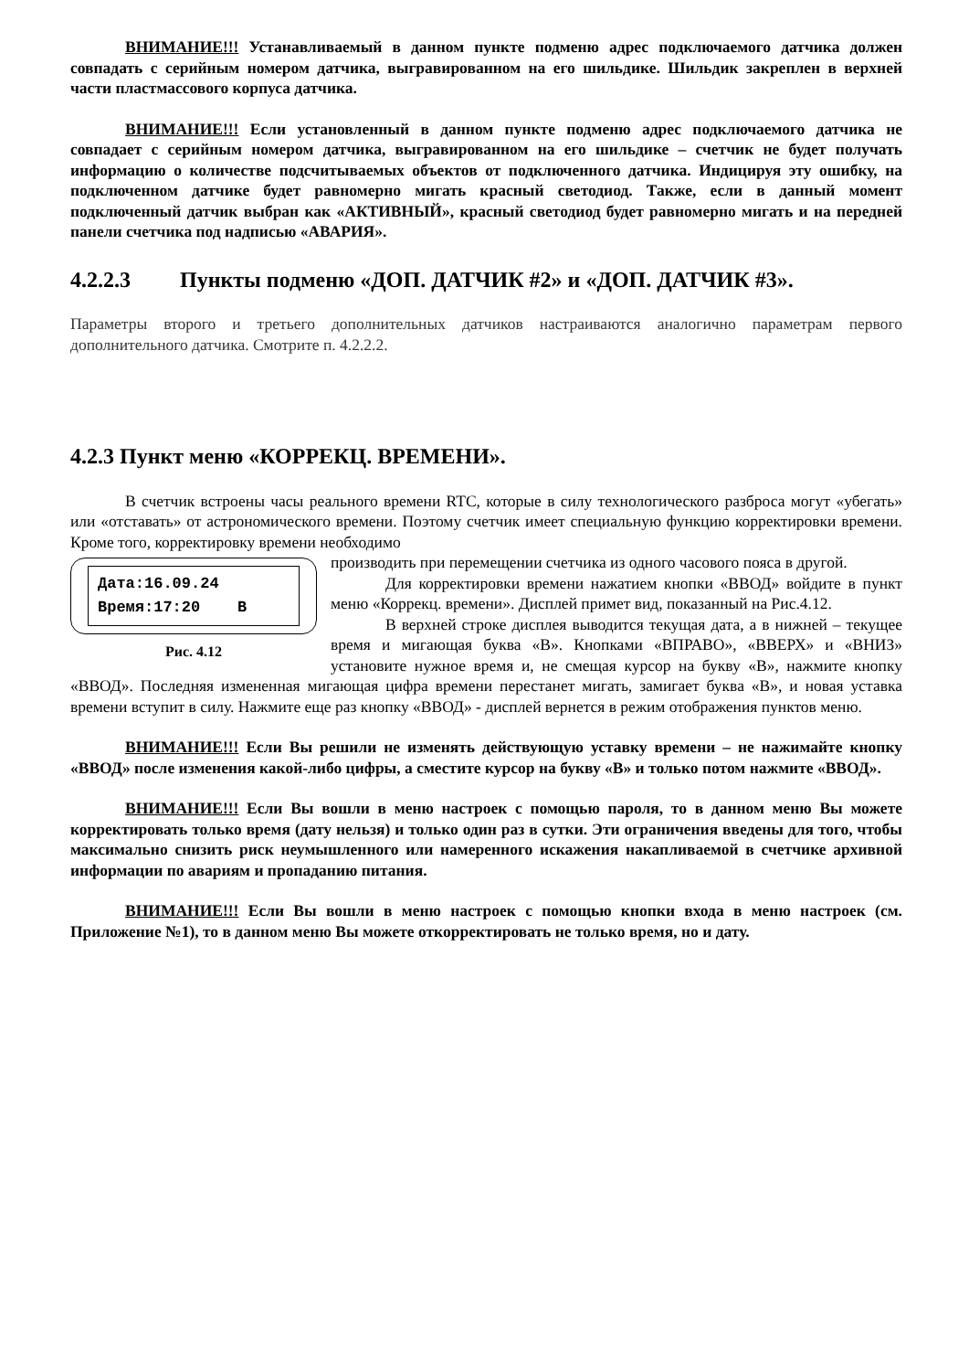ВНИМАНИЕ!!! Устанавливаемый в данном пункте подменю адрес подключаемого датчика должен совпадать с серийным номером датчика, выгравированном на его шильдике. Шильдик закреплен в верхней части пластмассового корпуса датчика.
ВНИМАНИЕ!!! Если установленный в данном пункте подменю адрес подключаемого датчика не совпадает с серийным номером датчика, выгравированном на его шильдике – счетчик не будет получать информацию о количестве подсчитываемых объектов от подключенного датчика. Индицируя эту ошибку, на подключенном датчике будет равномерно мигать красный светодиод. Также, если в данный момент подключенный датчик выбран как «АКТИВНЫЙ», красный светодиод будет равномерно мигать и на передней панели счетчика под надписью «АВАРИЯ».
4.2.2.3 Пункты подменю «ДОП. ДАТЧИК #2» и «ДОП. ДАТЧИК #3».
Параметры второго и третьего дополнительных датчиков настраиваются аналогично параметрам первого дополнительного датчика. Смотрите п. 4.2.2.2.
4.2.3 Пункт меню «КОРРЕКЦ. ВРЕМЕНИ».
В счетчик встроены часы реального времени RTC, которые в силу технологического разброса могут «убегать» или «отставать» от астрономического времени. Поэтому счетчик имеет специальную функцию корректировки времени. Кроме того, корректировку времени необходимо
Дата:16.09.24
Время:17:20 В
Рис. 4.12
производить при перемещении счетчика из одного часового пояса в другой.
Для корректировки времени нажатием кнопки «ВВОД» войдите в пункт меню «Коррекц. времени». Дисплей примет вид, показанный на Рис.4.12.
В верхней строке дисплея выводится текущая дата, а в нижней – текущее время и мигающая буква «В». Кнопками «ВПРАВО», «ВВЕРХ» и «ВНИЗ» установите нужное время и, не смещая курсор на букву «В», нажмите кнопку «ВВОД». Последняя измененная мигающая цифра времени перестанет мигать, замигает буква «В», и новая уставка времени вступит в силу. Нажмите еще раз кнопку «ВВОД» - дисплей вернется в режим отображения пунктов меню.
ВНИМАНИЕ!!! Если Вы решили не изменять действующую уставку времени – не нажимайте кнопку «ВВОД» после изменения какой-либо цифры, а сместите курсор на букву «В» и только потом нажмите «ВВОД».
ВНИМАНИЕ!!! Если Вы вошли в меню настроек с помощью пароля, то в данном меню Вы можете корректировать только время (дату нельзя) и только один раз в сутки. Эти ограничения введены для того, чтобы максимально снизить риск неумышленного или намеренного искажения накапливаемой в счетчике архивной информации по авариям и пропаданию питания.
ВНИМАНИЕ!!! Если Вы вошли в меню настроек с помощью кнопки входа в меню настроек (см. Приложение №1), то в данном меню Вы можете откорректировать не только время, но и дату.